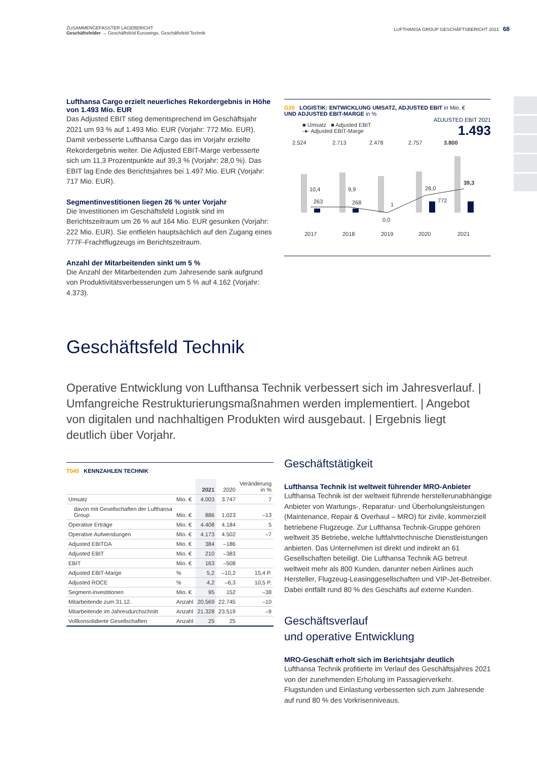ZUSAMMENGEFASSTER LAGEBERICHT
Geschäftsfelder → Geschäftsfeld Eurowings, Geschäftsfeld Technik
LUFTHANSA GROUP GESCHÄFTSBERICHT 2021 68
Lufthansa Cargo erzielt neuerliches Rekordergebnis in Höhe von 1.493 Mio. EUR
Das Adjusted EBIT stieg dementsprechend im Geschäftsjahr 2021 um 93 % auf 1.493 Mio. EUR (Vorjahr: 772 Mio. EUR). Damit verbesserte Lufthansa Cargo das im Vorjahr erzielte Rekordergebnis weiter. Die Adjusted EBIT-Marge verbesserte sich um 11,3 Prozentpunkte auf 39,3 % (Vorjahr: 28,0 %). Das EBIT lag Ende des Berichtsjahres bei 1.497 Mio. EUR (Vorjahr: 717 Mio. EUR).
Segmentinvestitionen liegen 26 % unter Vorjahr
Die Investitionen im Geschäftsfeld Logistik sind im Berichtszeitraum um 26 % auf 164 Mio. EUR gesunken (Vorjahr: 222 Mio. EUR). Sie entfielen hauptsächlich auf den Zugang eines 777F-Frachtflugzeugs im Berichtszeitraum.
Anzahl der Mitarbeitenden sinkt um 5 %
Die Anzahl der Mitarbeitenden zum Jahresende sank aufgrund von Produktivitätsverbesserungen um 5 % auf 4.162 (Vorjahr: 4.373).
G20 LOGISTIK: ENTWICKLUNG UMSATZ, ADJUSTED EBIT in Mio. €
UND ADJUSTED EBIT-MARGE in %
■ Umsatz ■ Adjusted EBIT
-●- Adjusted EBIT-Marge
ADJUSTED EBIT 2021
1.493
2.524
2.713
2.478
2.757
3.800
10,4
9,9
0,0
28,0
39,3
263
268
1
772
2017
2018
2019
2020
2021
Geschäftsfeld Technik
Operative Entwicklung von Lufthansa Technik verbessert sich im Jahresverlauf. | Umfangreiche Restrukturierungsmaßnahmen werden implementiert. | Angebot von digitalen und nachhaltigen Produkten wird ausgebaut. | Ergebnis liegt deutlich über Vorjahr.
T045 KENNZAHLEN TECHNIK
| | | 2021 | 2020 | Veränderung in % |
| --- | --- | --- | --- | --- |
| Umsatz | Mio. € | 4.003 | 3.747 | 7 |
| davon mit Gesellschaften der Lufthansa Group | Mio. € | 886 | 1.023 | –13 |
| Operative Erträge | Mio. € | 4.408 | 4.184 | 5 |
| Operative Aufwendungen | Mio. € | 4.173 | 4.502 | –7 |
| Adjusted EBITDA | Mio. € | 384 | –186 | |
| Adjusted EBIT | Mio. € | 210 | –383 | |
| EBIT | Mio. € | 163 | –508 | |
| Adjusted EBIT-Marge | % | 5,2 | –10,2 | 15,4 P. |
| Adjusted ROCE | % | 4,2 | –6,3 | 10,5 P. |
| Segment-investitionen | Mio. € | 95 | 152 | –38 |
| Mitarbeitende zum 31.12. | Anzahl | 20.569 | 22.745 | –10 |
| Mitarbeitende im Jahresdurchschnitt | Anzahl | 21.328 | 23.519 | –9 |
| Vollkonsolidierte Gesellschaften | Anzahl | 25 | 25 | |
Geschäftstätigkeit
Lufthansa Technik ist weltweit führender MRO-Anbieter
Lufthansa Technik ist der weltweit führende hersteller­unabhängige Anbieter von Wartungs-, Reparatur- und Über­holungsleistungen (Maintenance, Repair & Overhaul – MRO) für zivile, kommerziell betriebene Flugzeuge. Zur Lufthansa Technik-Gruppe gehören weltweit 35 Betriebe, welche luft­fahrttechnische Dienstleistungen anbieten. Das Unternehmen ist direkt und indirekt an 61 Gesellschaften beteiligt. Die Lufthansa Technik AG betreut weltweit mehr als 800 Kunden, darunter neben Airlines auch Hersteller, Flugzeug-Leasing­gesellschaften und VIP-Jet-Betreiber. Dabei entfällt rund 80 % des Geschäfts auf externe Kunden.
Geschäftsverlauf
und operative Entwicklung
MRO-Geschäft erholt sich im Berichtsjahr deutlich
Lufthansa Technik profitierte im Verlauf des Geschäftsjahres 2021 von der zunehmenden Erholung im Passagierverkehr. Flugstunden und Einlastung verbesserten sich zum Jahres­ende auf rund 80 % des Vorkrisenniveaus.